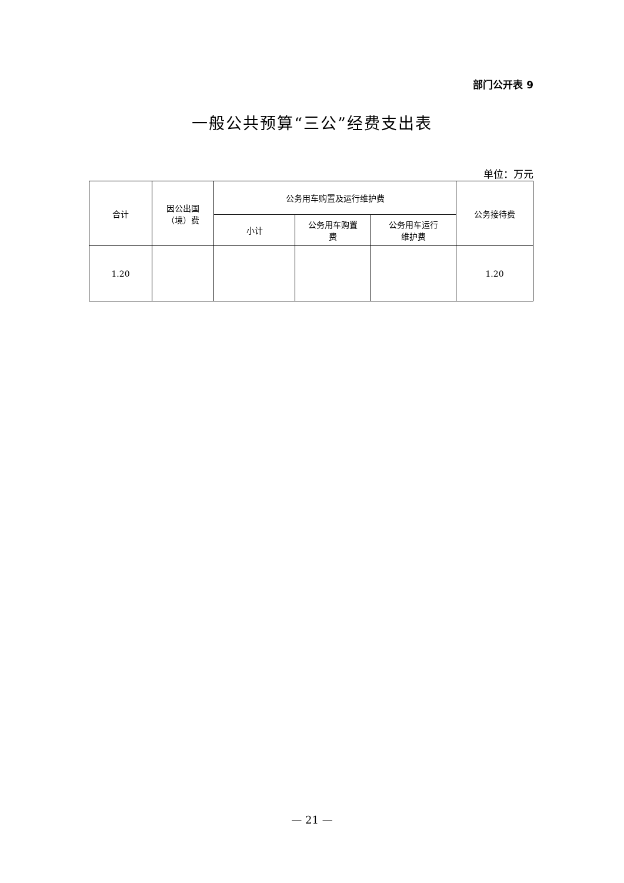部门公开表 9
一般公共预算“三公”经费支出表
单位：万元
| 合计 | 因公出国 （境）费 | 公务用车购置及运行维护费 | | | 公务接待费 |
| --- | --- | --- | --- | --- | --- |
| | | 小计 | 公务用车购置 费 | 公务用车运行 维护费 | |
| 1.20 | | | | | 1.20 |
— 21 —